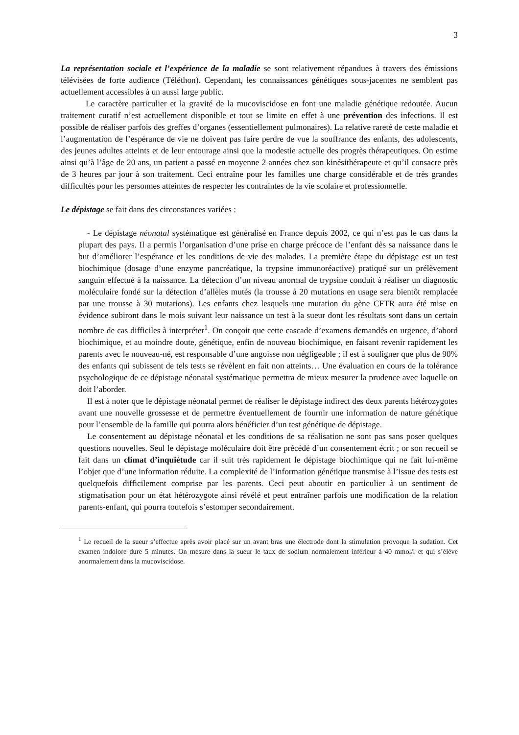3
La représentation sociale et l’expérience de la maladie se sont relativement répandues à travers des émissions télévisées de forte audience (Téléthon). Cependant, les connaissances génétiques sous-jacentes ne semblent pas actuellement accessibles à un aussi large public.
Le caractère particulier et la gravité de la mucoviscidose en font une maladie génétique redoutée. Aucun traitement curatif n’est actuellement disponible et tout se limite en effet à une prévention des infections. Il est possible de réaliser parfois des greffes d’organes (essentiellement pulmonaires). La relative rareté de cette maladie et l’augmentation de l’espérance de vie ne doivent pas faire perdre de vue la souffrance des enfants, des adolescents, des jeunes adultes atteints et de leur entourage ainsi que la modestie actuelle des progrès thérapeutiques. On estime ainsi qu’à l’âge de 20 ans, un patient a passé en moyenne 2 années chez son kinésithérapeute et qu’il consacre près de 3 heures par jour à son traitement. Ceci entraîne pour les familles une charge considérable et de très grandes difficultés pour les personnes atteintes de respecter les contraintes de la vie scolaire et professionnelle.
Le dépistage se fait dans des circonstances variées :
- Le dépistage néonatal systématique est généralisé en France depuis 2002, ce qui n’est pas le cas dans la plupart des pays. Il a permis l’organisation d’une prise en charge précoce de l’enfant dès sa naissance dans le but d’améliorer l’espérance et les conditions de vie des malades. La première étape du dépistage est un test biochimique (dosage d’une enzyme pancréatique, la trypsine immunoréactive) pratiqué sur un prélèvement sanguin effectué à la naissance. La détection d’un niveau anormal de trypsine conduit à réaliser un diagnostic moléculaire fondé sur la détection d’allèles mutés (la trousse à 20 mutations en usage sera bientôt remplacée par une trousse à 30 mutations). Les enfants chez lesquels une mutation du gène CFTR aura été mise en évidence subiront dans le mois suivant leur naissance un test à la sueur dont les résultats sont dans un certain nombre de cas difficiles à interpréter<sup>1</sup>. On conçoit que cette cascade d’examens demandés en urgence, d’abord biochimique, et au moindre doute, génétique, enfin de nouveau biochimique, en faisant revenir rapidement les parents avec le nouveau-né, est responsable d’une angoisse non négligeable ; il est à souligner que plus de 90% des enfants qui subissent de tels tests se révèlent en fait non atteints… Une évaluation en cours de la tolérance psychologique de ce dépistage néonatal systématique permettra de mieux mesurer la prudence avec laquelle on doit l’aborder.
Il est à noter que le dépistage néonatal permet de réaliser le dépistage indirect des deux parents hétérozygotes avant une nouvelle grossesse et de permettre éventuellement de fournir une information de nature génétique pour l’ensemble de la famille qui pourra alors bénéficier d’un test génétique de dépistage.
Le consentement au dépistage néonatal et les conditions de sa réalisation ne sont pas sans poser quelques questions nouvelles. Seul le dépistage moléculaire doit être précédé d’un consentement écrit ; or son recueil se fait dans un climat d’inquiétude car il suit très rapidement le dépistage biochimique qui ne fait lui-même l’objet que d’une information réduite. La complexité de l’information génétique transmise à l’issue des tests est quelquefois difficilement comprise par les parents. Ceci peut aboutir en particulier à un sentiment de stigmatisation pour un état hétérozygote ainsi révélé et peut entraîner parfois une modification de la relation parents-enfant, qui pourra toutefois s’estomper secondairement.
<sup>1</sup> Le recueil de la sueur s’effectue après avoir placé sur un avant bras une électrode dont la stimulation provoque la sudation. Cet examen indolore dure 5 minutes. On mesure dans la sueur le taux de sodium normalement inférieur à 40 mmol/l et qui s’élève anormalement dans la mucoviscidose.